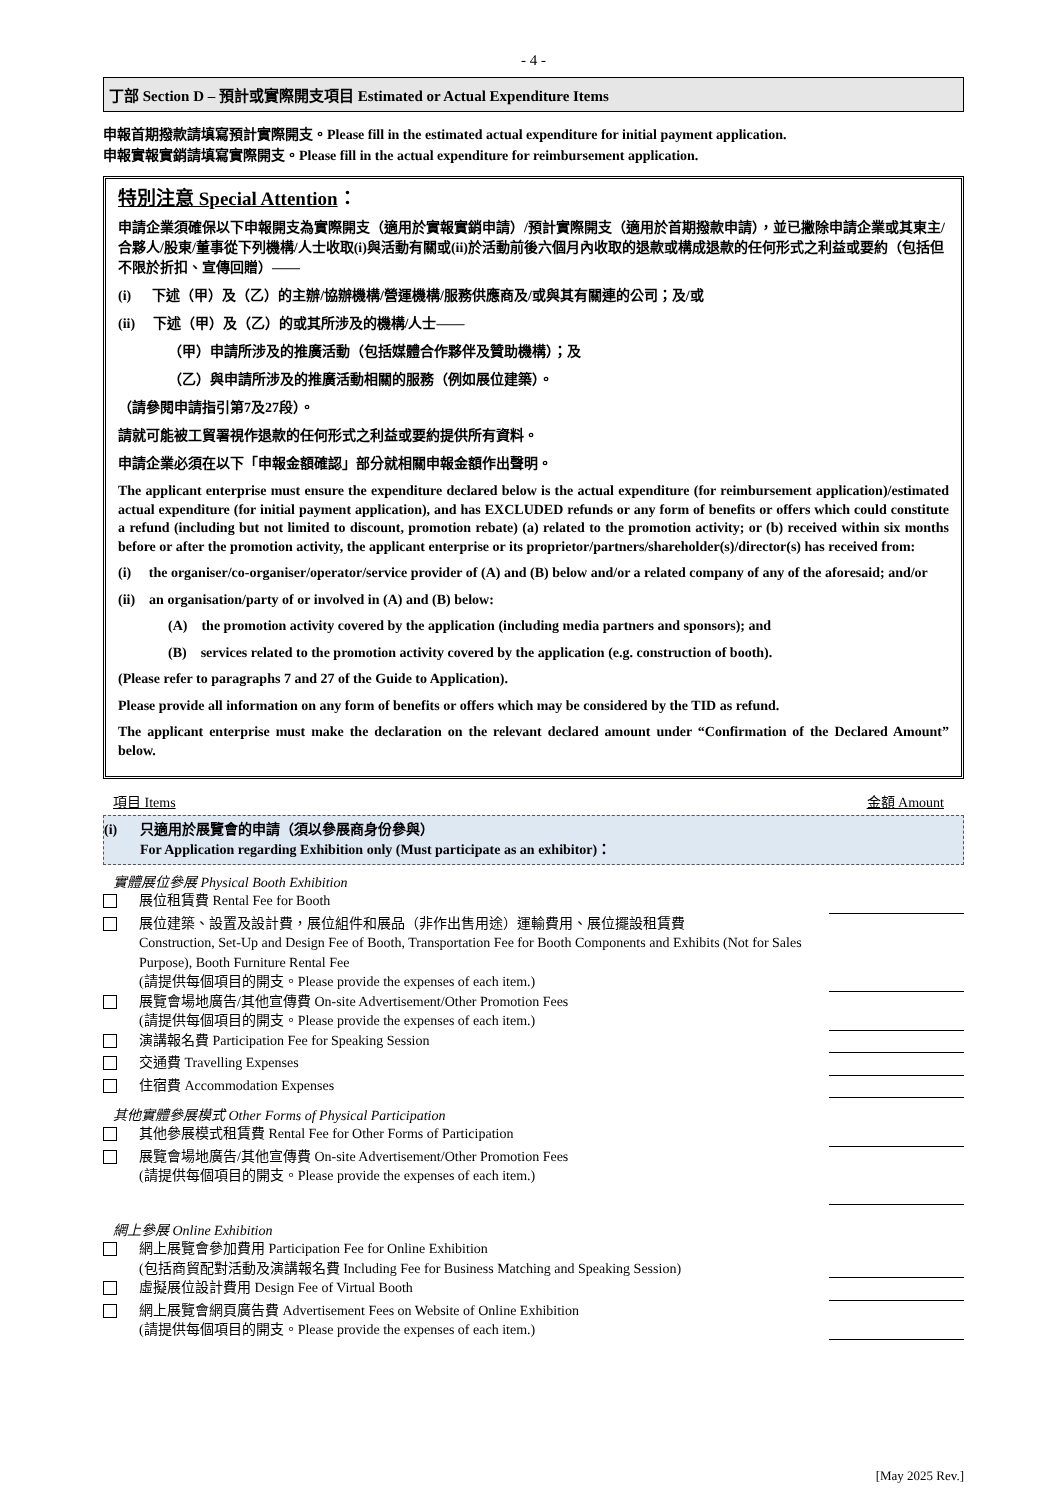- 4 -
丁部 Section D – 預計或實際開支項目 Estimated or Actual Expenditure Items
申報首期撥款請填寫預計實際開支。Please fill in the estimated actual expenditure for initial payment application.
申報實報實銷請填寫實際開支。Please fill in the actual expenditure for reimbursement application.
特別注意 Special Attention：
申請企業須確保以下申報開支為實際開支（適用於實報實銷申請）/預計實際開支（適用於首期撥款申請），並已撇除申請企業或其東主/合夥人/股東/董事從下列機構/人士收取(i)與活動有關或(ii)於活動前後六個月內收取的退款或構成退款的任何形式之利益或要約（包括但不限於折扣、宣傳回贈）——
(i) 下述（甲）及（乙）的主辦/協辦機構/營運機構/服務供應商及/或與其有關連的公司；及/或
(ii) 下述（甲）及（乙）的或其所涉及的機構/人士——
（甲）申請所涉及的推廣活動（包括媒體合作夥伴及贊助機構）；及
（乙）與申請所涉及的推廣活動相關的服務（例如展位建築）。
（請參閱申請指引第7及27段）。
請就可能被工貿署視作退款的任何形式之利益或要約提供所有資料。
申請企業必須在以下「申報金額確認」部分就相關申報金額作出聲明。
The applicant enterprise must ensure the expenditure declared below is the actual expenditure (for reimbursement application)/estimated actual expenditure (for initial payment application), and has EXCLUDED refunds or any form of benefits or offers which could constitute a refund (including but not limited to discount, promotion rebate) (a) related to the promotion activity; or (b) received within six months before or after the promotion activity, the applicant enterprise or its proprietor/partners/shareholder(s)/director(s) has received from:
(i) the organiser/co-organiser/operator/service provider of (A) and (B) below and/or a related company of any of the aforesaid; and/or
(ii) an organisation/party of or involved in (A) and (B) below:
(A) the promotion activity covered by the application (including media partners and sponsors); and
(B) services related to the promotion activity covered by the application (e.g. construction of booth).
(Please refer to paragraphs 7 and 27 of the Guide to Application).
Please provide all information on any form of benefits or offers which may be considered by the TID as refund.
The applicant enterprise must make the declaration on the relevant declared amount under “Confirmation of the Declared Amount” below.
項目 Items 金額 Amount
(i) 只適用於展覽會的申請（須以參展商身份參與）
For Application regarding Exhibition only (Must participate as an exhibitor)：
實體展位參展 Physical Booth Exhibition
展位租賃費 Rental Fee for Booth
展位建築、設置及設計費，展位組件和展品（非作出售用途）運輸費用、展位擺設租賃費
Construction, Set-Up and Design Fee of Booth, Transportation Fee for Booth Components and Exhibits (Not for Sales Purpose), Booth Furniture Rental Fee
(請提供每個項目的開支。Please provide the expenses of each item.)
展覽會場地廣告/其他宣傳費 On-site Advertisement/Other Promotion Fees
(請提供每個項目的開支。Please provide the expenses of each item.)
演講報名費 Participation Fee for Speaking Session
交通費 Travelling Expenses
住宿費 Accommodation Expenses
其他實體參展模式 Other Forms of Physical Participation
其他參展模式租賃費 Rental Fee for Other Forms of Participation
展覽會場地廣告/其他宣傳費 On-site Advertisement/Other Promotion Fees
(請提供每個項目的開支。Please provide the expenses of each item.)
網上參展 Online Exhibition
網上展覽會參加費用 Participation Fee for Online Exhibition
(包括商貿配對活動及演講報名費 Including Fee for Business Matching and Speaking Session)
虛擬展位設計費用 Design Fee of Virtual Booth
網上展覽會網頁廣告費 Advertisement Fees on Website of Online Exhibition
(請提供每個項目的開支。Please provide the expenses of each item.)
[May 2025 Rev.]